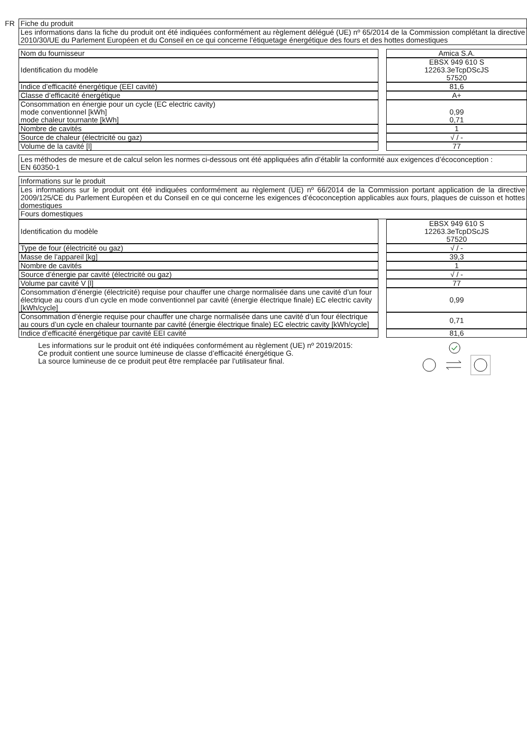FR
Fiche du produit
Les informations dans la fiche du produit ont été indiquées conformément au règlement délégué (UE) nº 65/2014 de la Commission complétant la directive 2010/30/UE du Parlement Européen et du Conseil en ce qui concerne l’étiquetage énergétique des fours et des hottes domestiques
| Nom du fournisseur | | Amica S.A. |
| Identification du modèle | | EBSX 949 610 S 12263.3eTcpDScJS 57520 |
| Indice d’efficacité énergétique (EEI cavité) | | 81,6 |
| Classe d’efficacité énergétique | | A+ |
| Consommation en énergie pour un cycle (EC electric cavity) mode conventionnel [kWh] mode chaleur tournante [kWh] | | 0,99 0,71 |
| Nombre de cavités | | 1 |
| Source de chaleur (électricité ou gaz) | | √ / - |
| Volume de la cavité [l] | | 77 |
Les méthodes de mesure et de calcul selon les normes ci-dessous ont été appliquées afin d’établir la conformité aux exigences d’écoconception :
EN 60350-1
Informations sur le produit
Les informations sur le produit ont été indiquées conformément au règlement (UE) nº 66/2014 de la Commission portant application de la directive 2009/125/CE du Parlement Européen et du Conseil en ce qui concerne les exigences d’écoconception applicables aux fours, plaques de cuisson et hottes domestiques
Fours domestiques
| Identification du modèle | | EBSX 949 610 S 12263.3eTcpDScJS 57520 |
| Type de four (électricité ou gaz) | | √ / - |
| Masse de l’appareil [kg] | | 39,3 |
| Nombre de cavités | | 1 |
| Source d’énergie par cavité (électricité ou gaz) | | √ / - |
| Volume par cavité V [l] | | 77 |
| Consommation d’énergie (électricité) requise pour chauffer une charge normalisée dans une cavité d’un four électrique au cours d’un cycle en mode conventionnel par cavité (énergie électrique finale) EC electric cavity [kWh/cycle] | | 0,99 |
| Consommation d’énergie requise pour chauffer une charge normalisée dans une cavité d’un four électrique au cours d’un cycle en chaleur tournante par cavité (énergie électrique finale) EC electric cavity [kWh/cycle] | | 0,71 |
| Indice d’efficacité énergétique par cavité EEI cavité | | 81,6 |
Les informations sur le produit ont été indiquées conformément au règlement (UE) nº 2019/2015:
Ce produit contient une source lumineuse de classe d’efficacité énergétique G.
La source lumineuse de ce produit peut être remplacée par l’utilisateur final.